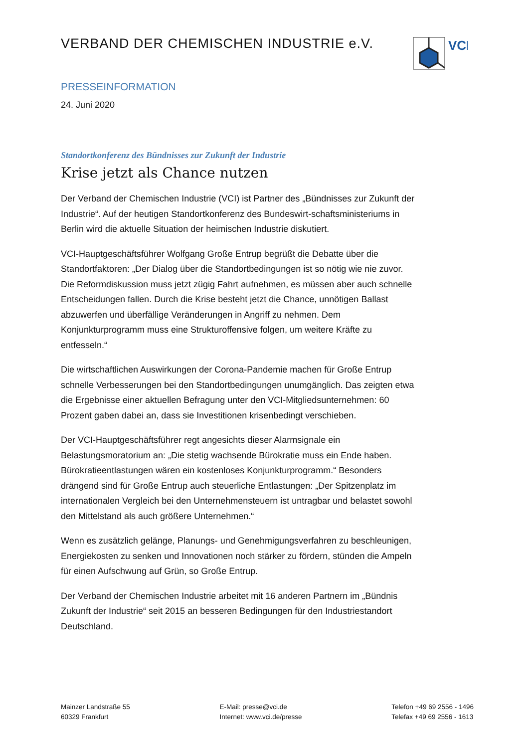VERBAND DER CHEMISCHEN INDUSTRIE e.V.
VCI
PRESSEINFORMATION
24. Juni 2020
Standortkonferenz des Bündnisses zur Zukunft der Industrie
Krise jetzt als Chance nutzen
Der Verband der Chemischen Industrie (VCI) ist Partner des „Bündnisses zur Zukunft der Industrie“. Auf der heutigen Standortkonferenz des Bundeswirt-schaftsministeriums in Berlin wird die aktuelle Situation der heimischen Industrie diskutiert.
VCI-Hauptgeschäftsführer Wolfgang Große Entrup begrüßt die Debatte über die Standortfaktoren: „Der Dialog über die Standortbedingungen ist so nötig wie nie zuvor. Die Reformdiskussion muss jetzt zügig Fahrt aufnehmen, es müssen aber auch schnelle Entscheidungen fallen. Durch die Krise besteht jetzt die Chance, unnötigen Ballast abzuwerfen und überfällige Veränderungen in Angriff zu nehmen. Dem Konjunkturprogramm muss eine Strukturoffensive folgen, um weitere Kräfte zu entfesseln.“
Die wirtschaftlichen Auswirkungen der Corona-Pandemie machen für Große Entrup schnelle Verbesserungen bei den Standortbedingungen unumgänglich. Das zeigten etwa die Ergebnisse einer aktuellen Befragung unter den VCI-Mitgliedsunternehmen: 60 Prozent gaben dabei an, dass sie Investitionen krisenbedingt verschieben.
Der VCI-Hauptgeschäftsführer regt angesichts dieser Alarmsignale ein Belastungsmoratorium an: „Die stetig wachsende Bürokratie muss ein Ende haben. Bürokratieentlastungen wären ein kostenloses Konjunkturprogramm.“ Besonders drängend sind für Große Entrup auch steuerliche Entlastungen: „Der Spitzenplatz im internationalen Vergleich bei den Unternehmensteuern ist untragbar und belastet sowohl den Mittelstand als auch größere Unternehmen.“
Wenn es zusätzlich gelänge, Planungs- und Genehmigungsverfahren zu beschleunigen, Energiekosten zu senken und Innovationen noch stärker zu fördern, stünden die Ampeln für einen Aufschwung auf Grün, so Große Entrup.
Der Verband der Chemischen Industrie arbeitet mit 16 anderen Partnern im „Bündnis Zukunft der Industrie“ seit 2015 an besseren Bedingungen für den Industriestandort Deutschland.
Mainzer Landstraße 55
60329 Frankfurt
E-Mail: presse@vci.de
Internet: www.vci.de/presse
Telefon +49 69 2556 - 1496
Telefax +49 69 2556 - 1613